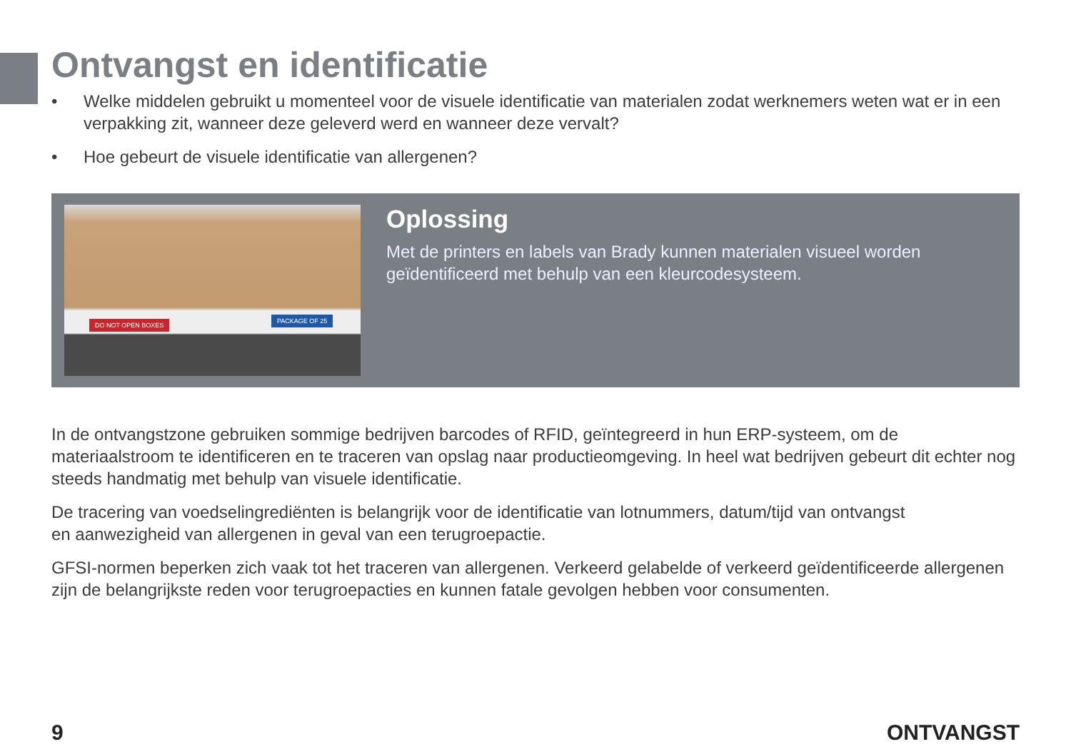Ontvangst en identificatie
• Welke middelen gebruikt u momenteel voor de visuele identificatie van materialen zodat werknemers weten wat er in een verpakking zit, wanneer deze geleverd werd en wanneer deze vervalt?
• Hoe gebeurt de visuele identificatie van allergenen?
DO NOT OPEN BOXES
PACKAGE OF 25
Oplossing
Met de printers en labels van Brady kunnen materialen visueel worden
geïdentificeerd met behulp van een kleurcodesysteem.
In de ontvangstzone gebruiken sommige bedrijven barcodes of RFID, geïntegreerd in hun ERP-systeem, om de materiaalstroom te identificeren en te traceren van opslag naar productieomgeving. In heel wat bedrijven gebeurt dit echter nog steeds handmatig met behulp van visuele identificatie.
De tracering van voedselingrediënten is belangrijk voor de identificatie van lotnummers, datum/tijd van ontvangst
en aanwezigheid van allergenen in geval van een terugroepactie.
GFSI-normen beperken zich vaak tot het traceren van allergenen. Verkeerd gelabelde of verkeerd geïdentificeerde allergenen zijn de belangrijkste reden voor terugroepacties en kunnen fatale gevolgen hebben voor consumenten.
9 ONTVANGST